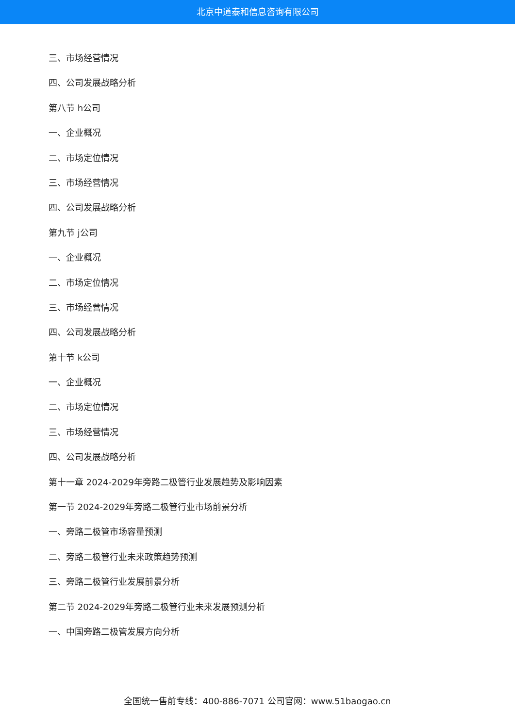北京中道泰和信息咨询有限公司
三、市场经营情况
四、公司发展战略分析
第八节 h公司
一、企业概况
二、市场定位情况
三、市场经营情况
四、公司发展战略分析
第九节 j公司
一、企业概况
二、市场定位情况
三、市场经营情况
四、公司发展战略分析
第十节 k公司
一、企业概况
二、市场定位情况
三、市场经营情况
四、公司发展战略分析
第十一章 2024-2029年旁路二极管行业发展趋势及影响因素
第一节 2024-2029年旁路二极管行业市场前景分析
一、旁路二极管市场容量预测
二、旁路二极管行业未来政策趋势预测
三、旁路二极管行业发展前景分析
第二节 2024-2029年旁路二极管行业未来发展预测分析
一、中国旁路二极管发展方向分析
全国统一售前专线：400-886-7071 公司官网：www.51baogao.cn